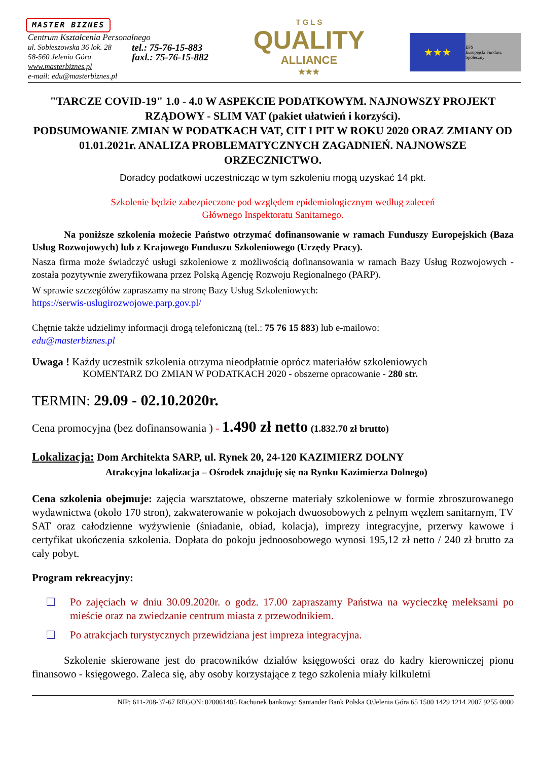MASTER BIZNES
Centrum Kształcenia Personalnego
ul. Sobieszowska 36 lok. 28
58-560 Jelenia Góra
tel.: 75-76-15-883
faxl.: 75-76-15-882
www.masterbiznes.pl
e-mail: edu@masterbiznes.pl
T G L S
QUALITY
ALLIANCE
★★★
★★★
EFS
Europejski Fundusz Społeczny
"TARCZE COVID-19" 1.0 - 4.0 W ASPEKCIE PODATKOWYM. NAJNOWSZY PROJEKT RZĄDOWY - SLIM VAT (pakiet ułatwień i korzyści).
PODSUMOWANIE ZMIAN W PODATKACH VAT, CIT I PIT W ROKU 2020 ORAZ ZMIANY OD 01.01.2021r. ANALIZA PROBLEMATYCZNYCH ZAGADNIEŃ. NAJNOWSZE ORZECZNICTWO.
Doradcy podatkowi uczestnicząc w tym szkoleniu mogą uzyskać 14 pkt.
Szkolenie będzie zabezpieczone pod względem epidemiologicznym według zaleceń
Głównego Inspektoratu Sanitarnego.
Na poniższe szkolenia możecie Państwo otrzymać dofinansowanie w ramach Funduszy Europejskich (Baza Usług Rozwojowych) lub z Krajowego Funduszu Szkoleniowego (Urzędy Pracy).
Nasza firma może świadczyć usługi szkoleniowe z możliwością dofinansowania w ramach Bazy Usług Rozwojowych - została pozytywnie zweryfikowana przez Polską Agencję Rozwoju Regionalnego (PARP).
W sprawie szczegółów zapraszamy na stronę Bazy Usług Szkoleniowych:
https://serwis-uslugirozwojowe.parp.gov.pl/
Chętnie także udzielimy informacji drogą telefoniczną (tel.: 75 76 15 883) lub e-mailowo:
edu@masterbiznes.pl
Uwaga ! Każdy uczestnik szkolenia otrzyma nieodpłatnie oprócz materiałów szkoleniowych
KOMENTARZ DO ZMIAN W PODATKACH 2020 - obszerne opracowanie - 280 str.
TERMIN: 29.09 - 02.10.2020r.
Cena promocyjna (bez dofinansowania ) - 1.490 zł netto (1.832.70 zł brutto)
Lokalizacja: Dom Architekta SARP, ul. Rynek 20, 24-120 KAZIMIERZ DOLNY
Atrakcyjna lokalizacja – Ośrodek znajduję się na Rynku Kazimierza Dolnego)
Cena szkolenia obejmuje: zajęcia warsztatowe, obszerne materiały szkoleniowe w formie zbroszurowanego wydawnictwa (około 170 stron), zakwaterowanie w pokojach dwuosobowych z pełnym węzłem sanitarnym, TV SAT oraz całodzienne wyżywienie (śniadanie, obiad, kolacja), imprezy integracyjne, przerwy kawowe i certyfikat ukończenia szkolenia. Dopłata do pokoju jednoosobowego wynosi 195,12 zł netto / 240 zł brutto za cały pobyt.
Program rekreacyjny:
❑ Po zajęciach w dniu 30.09.2020r. o godz. 17.00 zapraszamy Państwa na wycieczkę meleksami po mieście oraz na zwiedzanie centrum miasta z przewodnikiem.
❑ Po atrakcjach turystycznych przewidziana jest impreza integracyjna.
Szkolenie skierowane jest do pracowników działów księgowości oraz do kadry kierowniczej pionu finansowo - księgowego. Zaleca się, aby osoby korzystające z tego szkolenia miały kilkuletni
NIP: 611-208-37-67 REGON: 020061405 Rachunek bankowy: Santander Bank Polska O/Jelenia Góra 65 1500 1429 1214 2007 9255 0000